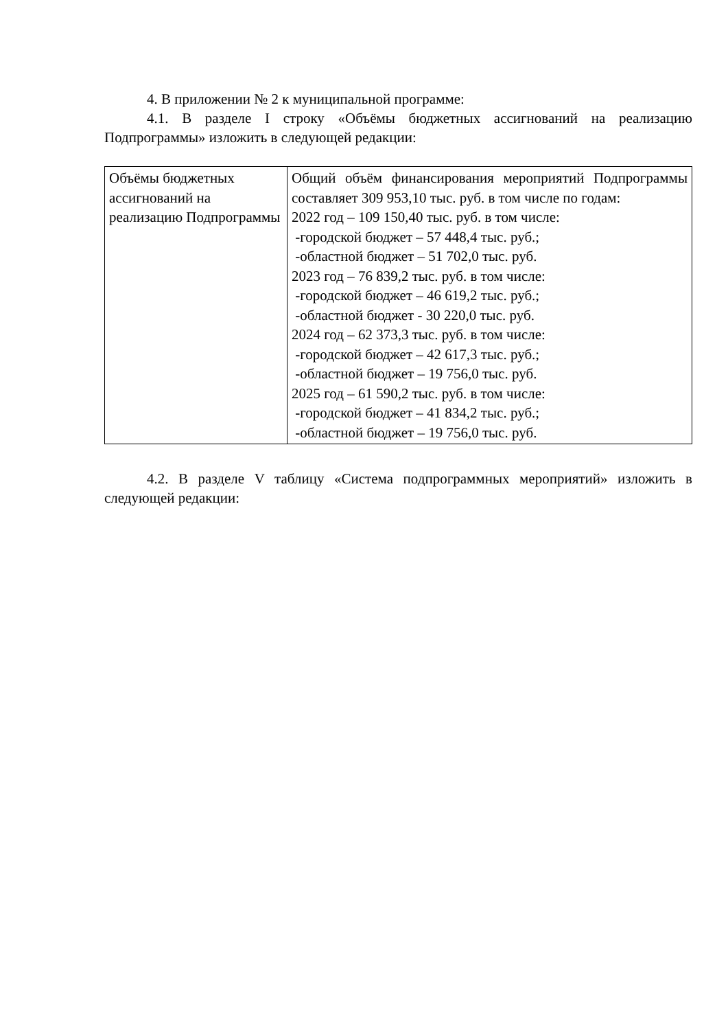4. В приложении № 2 к муниципальной программе:
4.1. В разделе I строку «Объёмы бюджетных ассигнований на реализацию Подпрограммы» изложить в следующей редакции:
| Объёмы бюджетных ассигнований на реализацию Подпрограммы | Общий объём финансирования мероприятий Подпрограммы составляет 309 953,10 тыс. руб. в том числе по годам: 2022 год – 109 150,40 тыс. руб. в том числе: -городской бюджет – 57 448,4 тыс. руб.; -областной бюджет – 51 702,0 тыс. руб. 2023 год – 76 839,2 тыс. руб. в том числе: -городской бюджет – 46 619,2 тыс. руб.; -областной бюджет - 30 220,0 тыс. руб. 2024 год – 62 373,3 тыс. руб. в том числе: -городской бюджет – 42 617,3 тыс. руб.; -областной бюджет – 19 756,0 тыс. руб. 2025 год – 61 590,2 тыс. руб. в том числе: -городской бюджет – 41 834,2 тыс. руб.; -областной бюджет – 19 756,0 тыс. руб. |
4.2. В разделе V таблицу «Система подпрограммных мероприятий» изложить в следующей редакции: